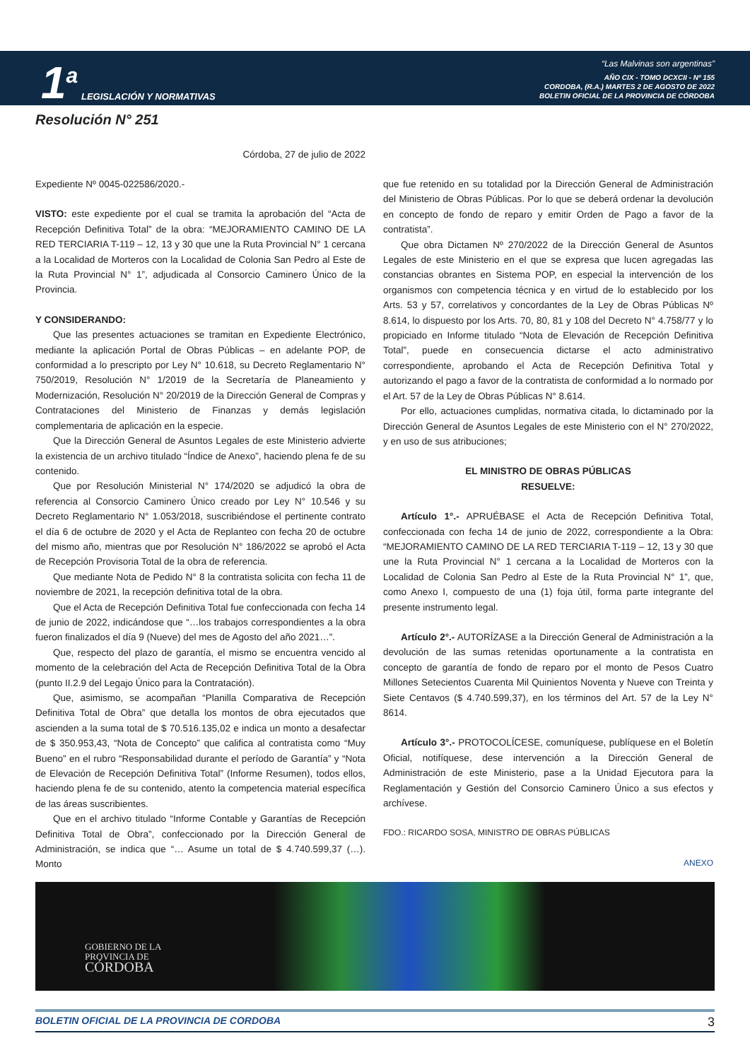1<sup>a</sup>
LEGISLACIÓN Y NORMATIVAS
“Las Malvinas son argentinas”
AÑO CIX - TOMO DCXCII - Nº 155
CORDOBA, (R.A.) MARTES 2 DE AGOSTO DE 2022
BOLETIN OFICIAL DE LA PROVINCIA DE CÓRDOBA
Resolución N° 251
Córdoba, 27 de julio de 2022
Expediente Nº 0045-022586/2020.-
VISTO: este expediente por el cual se tramita la aprobación del “Acta de Recepción Definitiva Total” de la obra: “MEJORAMIENTO CAMINO DE LA RED TERCIARIA T-119 – 12, 13 y 30 que une la Ruta Provincial N° 1 cercana a la Localidad de Morteros con la Localidad de Colonia San Pedro al Este de la Ruta Provincial N° 1”, adjudicada al Consorcio Caminero Único de la Provincia.
Y CONSIDERANDO:
Que las presentes actuaciones se tramitan en Expediente Electrónico, mediante la aplicación Portal de Obras Públicas – en adelante POP, de conformidad a lo prescripto por Ley N° 10.618, su Decreto Reglamentario N° 750/2019, Resolución N° 1/2019 de la Secretaría de Planeamiento y Modernización, Resolución N° 20/2019 de la Dirección General de Compras y Contrataciones del Ministerio de Finanzas y demás legislación complementaria de aplicación en la especie.
Que la Dirección General de Asuntos Legales de este Ministerio advierte la existencia de un archivo titulado “Índice de Anexo”, haciendo plena fe de su contenido.
Que por Resolución Ministerial N° 174/2020 se adjudicó la obra de referencia al Consorcio Caminero Único creado por Ley N° 10.546 y su Decreto Reglamentario N° 1.053/2018, suscribiéndose el pertinente contrato el día 6 de octubre de 2020 y el Acta de Replanteo con fecha 20 de octubre del mismo año, mientras que por Resolución N° 186/2022 se aprobó el Acta de Recepción Provisoria Total de la obra de referencia.
Que mediante Nota de Pedido N° 8 la contratista solicita con fecha 11 de noviembre de 2021, la recepción definitiva total de la obra.
Que el Acta de Recepción Definitiva Total fue confeccionada con fecha 14 de junio de 2022, indicándose que “…los trabajos correspondientes a la obra fueron finalizados el día 9 (Nueve) del mes de Agosto del año 2021…”.
Que, respecto del plazo de garantía, el mismo se encuentra vencido al momento de la celebración del Acta de Recepción Definitiva Total de la Obra (punto II.2.9 del Legajo Único para la Contratación).
Que, asimismo, se acompañan “Planilla Comparativa de Recepción Definitiva Total de Obra” que detalla los montos de obra ejecutados que ascienden a la suma total de $ 70.516.135,02 e indica un monto a desafectar de $ 350.953,43, “Nota de Concepto” que califica al contratista como “Muy Bueno” en el rubro “Responsabilidad durante el período de Garantía” y “Nota de Elevación de Recepción Definitiva Total” (Informe Resumen), todos ellos, haciendo plena fe de su contenido, atento la competencia material específica de las áreas suscribientes.
Que en el archivo titulado “Informe Contable y Garantías de Recepción Definitiva Total de Obra”, confeccionado por la Dirección General de Administración, se indica que “… Asume un total de $ 4.740.599,37 (…). Monto
que fue retenido en su totalidad por la Dirección General de Administración del Ministerio de Obras Públicas. Por lo que se deberá ordenar la devolución en concepto de fondo de reparo y emitir Orden de Pago a favor de la contratista”.
Que obra Dictamen Nº 270/2022 de la Dirección General de Asuntos Legales de este Ministerio en el que se expresa que lucen agregadas las constancias obrantes en Sistema POP, en especial la intervención de los organismos con competencia técnica y en virtud de lo establecido por los Arts. 53 y 57, correlativos y concordantes de la Ley de Obras Públicas Nº 8.614, lo dispuesto por los Arts. 70, 80, 81 y 108 del Decreto N° 4.758/77 y lo propiciado en Informe titulado “Nota de Elevación de Recepción Definitiva Total”, puede en consecuencia dictarse el acto administrativo correspondiente, aprobando el Acta de Recepción Definitiva Total y autorizando el pago a favor de la contratista de conformidad a lo normado por el Art. 57 de la Ley de Obras Públicas N° 8.614.
Por ello, actuaciones cumplidas, normativa citada, lo dictaminado por la Dirección General de Asuntos Legales de este Ministerio con el N° 270/2022, y en uso de sus atribuciones;
EL MINISTRO DE OBRAS PÚBLICAS
RESUELVE:
Artículo 1°.- APRUÉBASE el Acta de Recepción Definitiva Total, confeccionada con fecha 14 de junio de 2022, correspondiente a la Obra: “MEJORAMIENTO CAMINO DE LA RED TERCIARIA T-119 – 12, 13 y 30 que une la Ruta Provincial N° 1 cercana a la Localidad de Morteros con la Localidad de Colonia San Pedro al Este de la Ruta Provincial N° 1”, que, como Anexo I, compuesto de una (1) foja útil, forma parte integrante del presente instrumento legal.
Artículo 2°.- AUTORÍZASE a la Dirección General de Administración a la devolución de las sumas retenidas oportunamente a la contratista en concepto de garantía de fondo de reparo por el monto de Pesos Cuatro Millones Setecientos Cuarenta Mil Quinientos Noventa y Nueve con Treinta y Siete Centavos ($ 4.740.599,37), en los términos del Art. 57 de la Ley N° 8614.
Artículo 3°.- PROTOCOLÍCESE, comuníquese, publíquese en el Boletín Oficial, notifíquese, dese intervención a la Dirección General de Administración de este Ministerio, pase a la Unidad Ejecutora para la Reglamentación y Gestión del Consorcio Caminero Único a sus efectos y archívese.
FDO.: RICARDO SOSA, MINISTRO DE OBRAS PÚBLICAS
ANEXO
GOBIERNO DE LA
PROVINCIA DE
CÓRDOBA
BOLETIN OFICIAL DE LA PROVINCIA DE CORDOBA 3